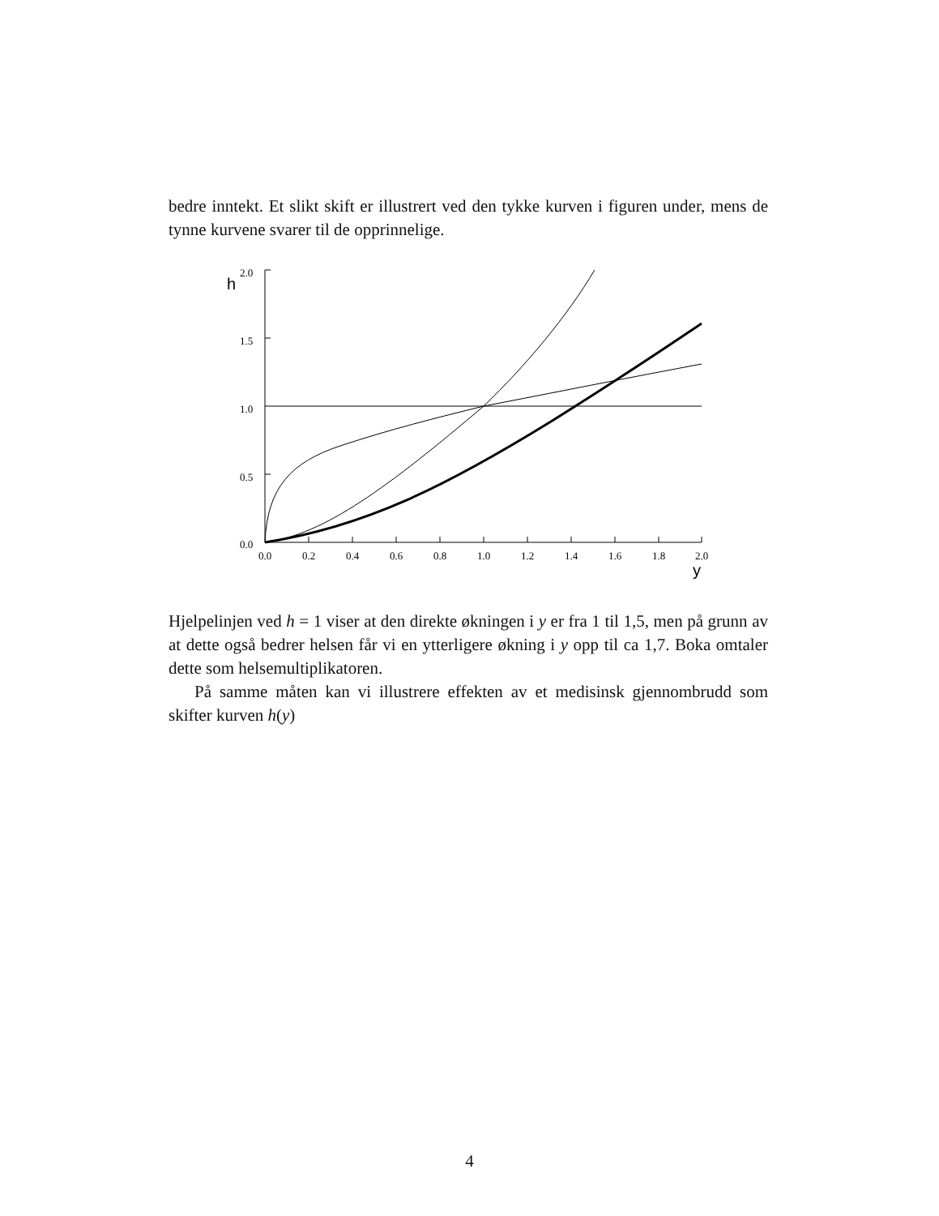bedre inntekt. Et slikt skift er illustrert ved den tykke kurven i figuren under, mens de tynne kurvene svarer til de opprinnelige.
h
2.0
1.5
1.0
0.5
0.0
0.0
0.2
0.4
0.6
0.8
1.0
1.2
1.4
1.6
1.8
2.0
y
Hjelpelinjen ved h = 1 viser at den direkte økningen i y er fra 1 til 1,5, men på grunn av at dette også bedrer helsen får vi en ytterligere økning i y opp til ca 1,7. Boka omtaler dette som helsemultiplikatoren.
På samme måten kan vi illustrere effekten av et medisinsk gjennombrudd som skifter kurven h(y)
4